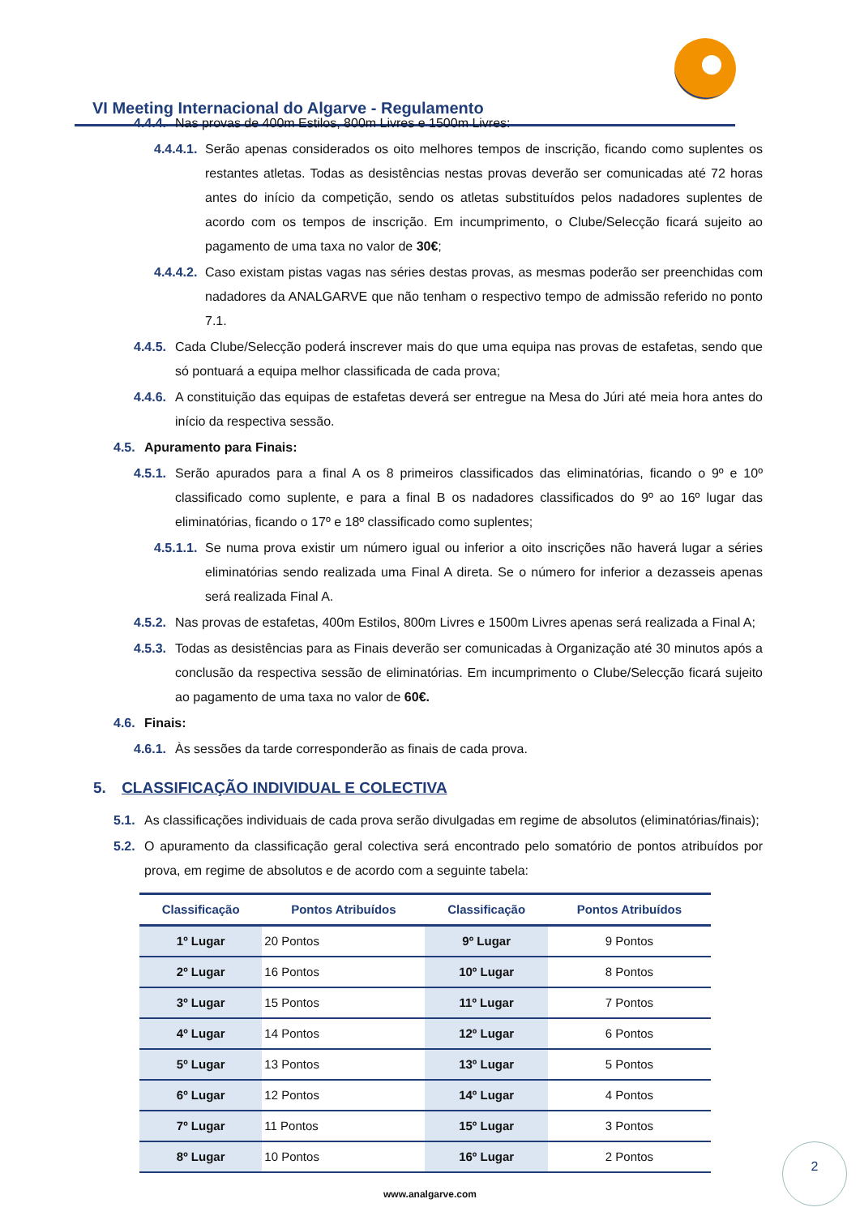VI Meeting Internacional do Algarve - Regulamento
4.4.4. Nas provas de 400m Estilos, 800m Livres e 1500m Livres:
4.4.4.1. Serão apenas considerados os oito melhores tempos de inscrição, ficando como suplentes os restantes atletas. Todas as desistências nestas provas deverão ser comunicadas até 72 horas antes do início da competição, sendo os atletas substituídos pelos nadadores suplentes de acordo com os tempos de inscrição. Em incumprimento, o Clube/Selecção ficará sujeito ao pagamento de uma taxa no valor de 30€;
4.4.4.2. Caso existam pistas vagas nas séries destas provas, as mesmas poderão ser preenchidas com nadadores da ANALGARVE que não tenham o respectivo tempo de admissão referido no ponto 7.1.
4.4.5. Cada Clube/Selecção poderá inscrever mais do que uma equipa nas provas de estafetas, sendo que só pontuará a equipa melhor classificada de cada prova;
4.4.6. A constituição das equipas de estafetas deverá ser entregue na Mesa do Júri até meia hora antes do início da respectiva sessão.
4.5. Apuramento para Finais:
4.5.1. Serão apurados para a final A os 8 primeiros classificados das eliminatórias, ficando o 9º e 10º classificado como suplente, e para a final B os nadadores classificados do 9º ao 16º lugar das eliminatórias, ficando o 17º e 18º classificado como suplentes;
4.5.1.1. Se numa prova existir um número igual ou inferior a oito inscrições não haverá lugar a séries eliminatórias sendo realizada uma Final A direta. Se o número for inferior a dezasseis apenas será realizada Final A.
4.5.2. Nas provas de estafetas, 400m Estilos, 800m Livres e 1500m Livres apenas será realizada a Final A;
4.5.3. Todas as desistências para as Finais deverão ser comunicadas à Organização até 30 minutos após a conclusão da respectiva sessão de eliminatórias. Em incumprimento o Clube/Selecção ficará sujeito ao pagamento de uma taxa no valor de 60€.
4.6. Finais:
4.6.1. Às sessões da tarde corresponderão as finais de cada prova.
5. CLASSIFICAÇÃO INDIVIDUAL E COLECTIVA
5.1. As classificações individuais de cada prova serão divulgadas em regime de absolutos (eliminatórias/finais);
5.2. O apuramento da classificação geral colectiva será encontrado pelo somatório de pontos atribuídos por prova, em regime de absolutos e de acordo com a seguinte tabela:
| Classificação | Pontos Atribuídos | Classificação | Pontos Atribuídos |
| --- | --- | --- | --- |
| 1º Lugar | 20 Pontos | 9º Lugar | 9 Pontos |
| 2º Lugar | 16 Pontos | 10º Lugar | 8 Pontos |
| 3º Lugar | 15 Pontos | 11º Lugar | 7 Pontos |
| 4º Lugar | 14 Pontos | 12º Lugar | 6 Pontos |
| 5º Lugar | 13 Pontos | 13º Lugar | 5 Pontos |
| 6º Lugar | 12 Pontos | 14º Lugar | 4 Pontos |
| 7º Lugar | 11 Pontos | 15º Lugar | 3 Pontos |
| 8º Lugar | 10 Pontos | 16º Lugar | 2 Pontos |
2
www.analgarve.com